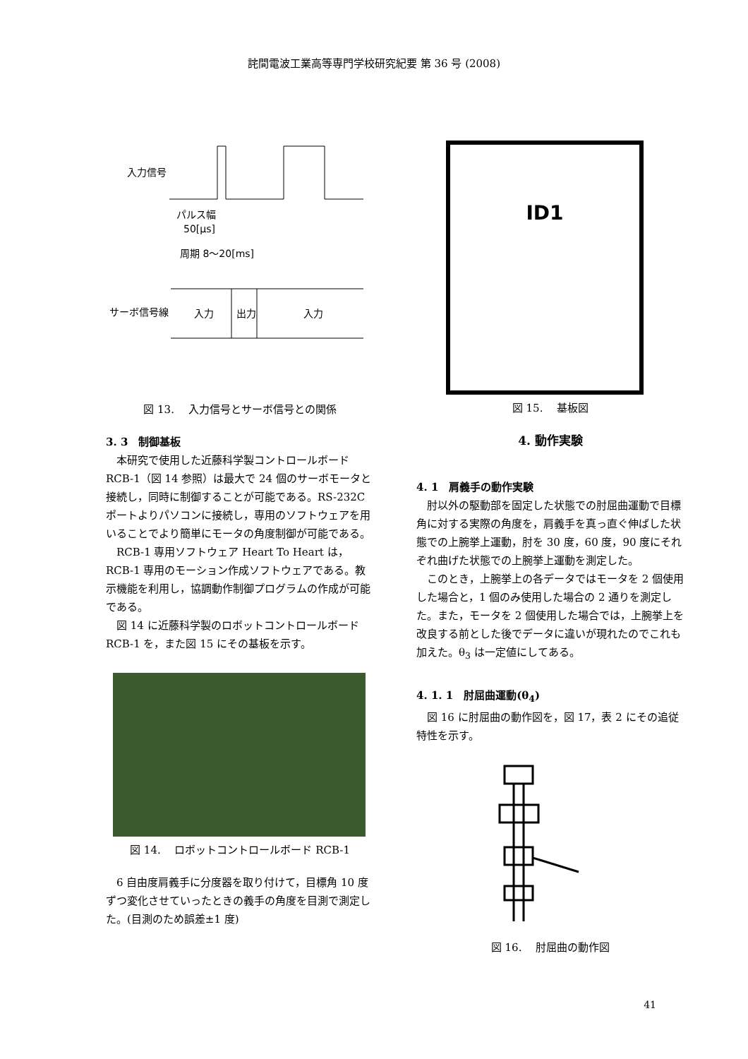詫間電波工業高等専門学校研究紀要 第 36 号 (2008)
入力信号
パルス幅
50[μs]
周期 8〜20[ms]
サーボ信号線
入力
出力
入力
図 13.　 入力信号とサーボ信号との関係
3. 3　制御基板
本研究で使用した近藤科学製コントロールボード RCB-1（図 14 参照）は最大で 24 個のサーボモータと接続し，同時に制御することが可能である。RS-232C ポートよりパソコンに接続し，専用のソフトウェアを用いることでより簡単にモータの角度制御が可能である。
RCB-1 専用ソフトウェア Heart To Heart は，RCB-1 専用のモーション作成ソフトウェアである。教示機能を利用し，協調動作制御プログラムの作成が可能である。
図 14 に近藤科学製のロボットコントロールボード RCB-1 を，また図 15 にその基板を示す。
図 14.　 ロボットコントロールボード RCB-1
6 自由度肩義手に分度器を取り付けて，目標角 10 度ずつ変化させていったときの義手の角度を目測で測定した。(目測のため誤差±1 度)
ID1
図 15.　 基板図
4. 動作実験
4. 1　肩義手の動作実験
肘以外の駆動部を固定した状態での肘屈曲運動で目標角に対する実際の角度を，肩義手を真っ直ぐ伸ばした状態での上腕挙上運動，肘を 30 度，60 度，90 度にそれぞれ曲げた状態での上腕挙上運動を測定した。
このとき，上腕挙上の各データではモータを 2 個使用した場合と，1 個のみ使用した場合の 2 通りを測定した。また，モータを 2 個使用した場合では，上腕挙上を改良する前とした後でデータに違いが現れたのでこれも加えた。θ<sub>3</sub> は一定値にしてある。
4. 1. 1　肘屈曲運動(θ<sub>4</sub>)
図 16 に肘屈曲の動作図を，図 17，表 2 にその追従特性を示す。
図 16.　 肘屈曲の動作図
41